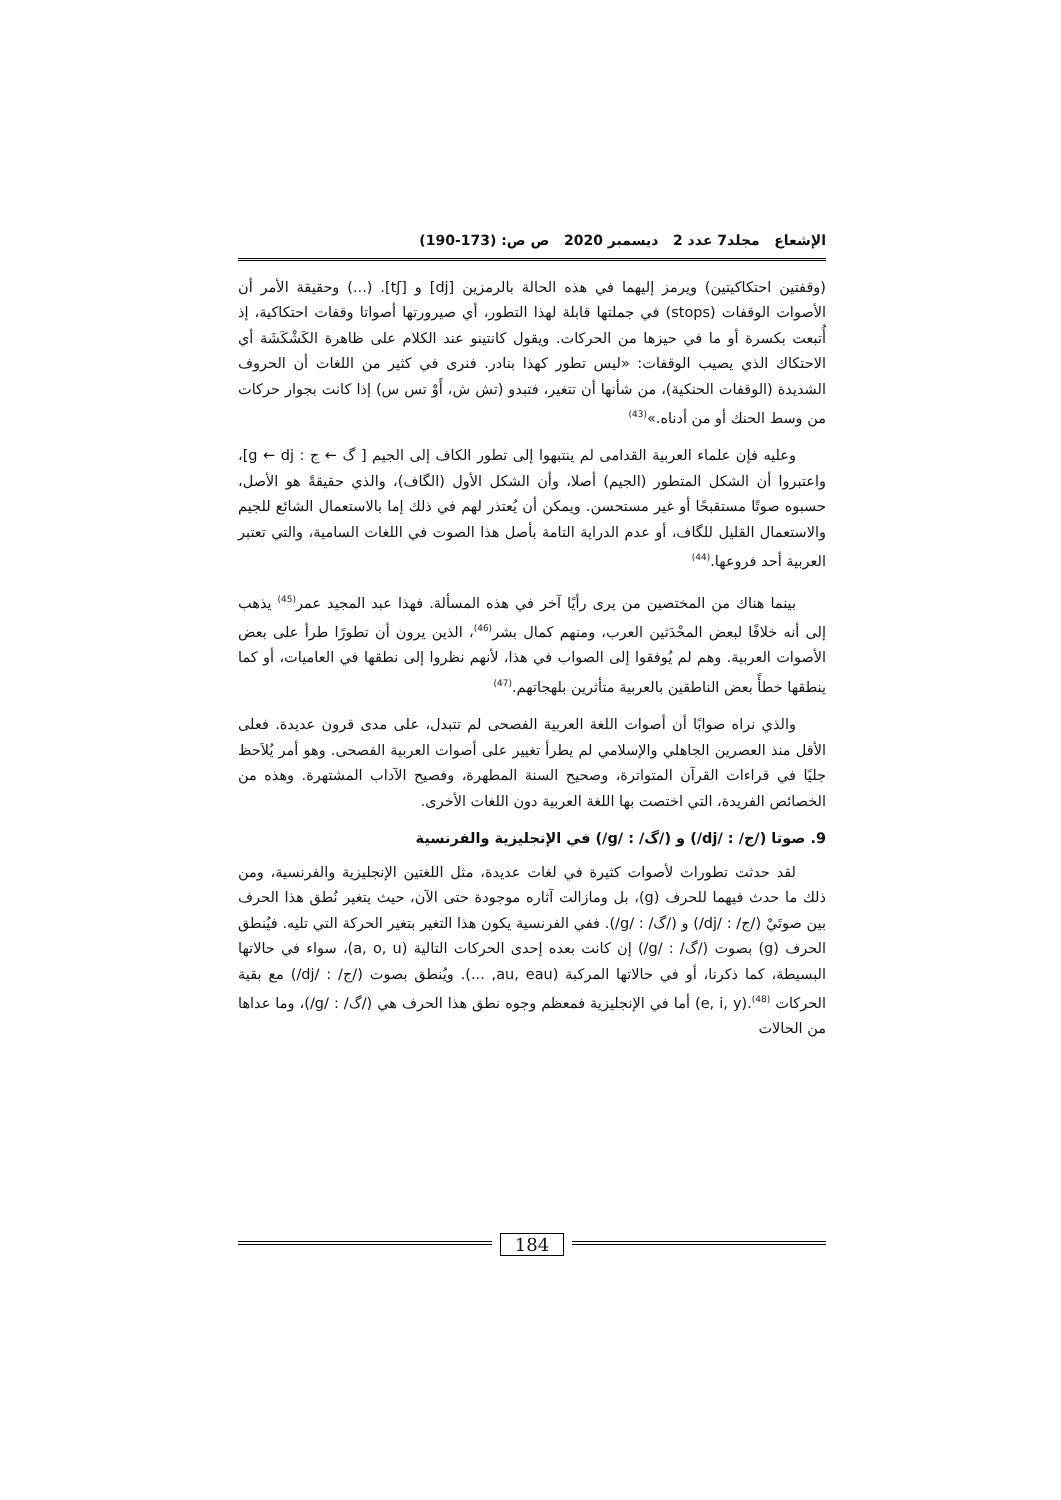الإشعاع مجلد7 عدد 2 ديسمبر 2020 ص ص: (173-190)
(وقفتين احتكاكيتين) ويرمز إليهما في هذه الحالة بالرمزين [dj] و [tʃ]. (...) وحقيقة الأمر أن الأصوات الوقفات (stops) في جملتها قابلة لهذا التطور، أي صيرورتها أصواتا وقفات احتكاكية، إذ أُتبعت بكسرة أو ما في حيزها من الحركات. ويقول كانتينو عند الكلام على ظاهرة الكَشْكَشَة أي الاحتكاك الذي يصيب الوقفات: «ليس تطور كهذا بنادر. فنرى في كثير من اللغات أن الحروف الشديدة (الوقفات الحنكية)، من شأنها أن تتغير، فتبدو (تش ش، أَوْ تس س) إذا كانت بجوار حركات من وسط الحنك أو من أدناه.»<sup>(43)</sup>
وعليه فإن علماء العربية القدامى لم ينتبهوا إلى تطور الكاف إلى الجيم [ گ ← ج : g ← dj]، واعتبروا أن الشكل المتطور (الجيم) أصلا، وأن الشكل الأول (الگاف)، والذي حقيقةً هو الأصل، حسبوه صوتًا مستقبحًا أو غير مستحسن. ويمكن أن يُعتذر لهم في ذلك إما بالاستعمال الشائع للجيم والاستعمال القليل للگاف، أو عدم الدراية التامة بأصل هذا الصوت في اللغات السامية، والتي تعتبر العربية أحد فروعها.<sup>(44)</sup>
بينما هناك من المختصين من يرى رأيًا آخر في هذه المسألة. فهذا عبد المجيد عمر<sup>(45)</sup> يذهب إلى أنه خلافًا لبعض المحْدَثين العرب، ومنهم كمال بشر<sup>(46)</sup>، الذين يرون أن تطورًا طرأ على بعض الأصوات العربية. وهم لم يُوفقوا إلى الصواب في هذا، لأنهم نظروا إلى نطقها في العاميات، أو كما ينطقها خطأً بعض الناطقين بالعربية متأثرين بلهجاتهم.<sup>(47)</sup>
والذي نراه صوابًا أن أصوات اللغة العربية الفصحى لم تتبدل، على مدى قرون عديدة. فعلى الأقل منذ العصرين الجاهلي والإسلامي لم يطرأ تغيير على أصوات العربية الفصحى. وهو أمر يُلاَحظ جليًا في قراءات القرآن المتواترة، وصحيح السنة المطهرة، وفصيح الآداب المشتهرة. وهذه من الخصائص الفريدة، التي اختصت بها اللغة العربية دون اللغات الأخرى.
9. صوتا (/ج/ : /dj/) و (/گ/ : /g/) في الإنجليزية والفرنسية
لقد حدثت تطورات لأصوات كثيرة في لغات عديدة، مثل اللغتين الإنجليزية والفرنسية، ومن ذلك ما حدث فيهما للحرف (g)، بل ومازالت آثاره موجودة حتى الآن، حيث يتغير نُطق هذا الحرف بين صوتَيْ (/ج/ : /dj/) و (/گ/ : /g/). ففي الفرنسية يكون هذا التغير بتغير الحركة التي تليه. فيُنطق الحرف (g) بصوت (/گ/ : /g/) إن كانت بعده إحدى الحركات التالية (a, o, u)، سواء في حالاتها البسيطة، كما ذكرنا، أو في حالاتها المركبة (au, eau, ...). ويُنطق بصوت (/ج/ : /dj/) مع بقية الحركات <sup>(48)</sup>.(e, i, y) أما في الإنجليزية فمعظم وجوه نطق هذا الحرف هي (/گ/ : /g/)، وما عداها من الحالات
184